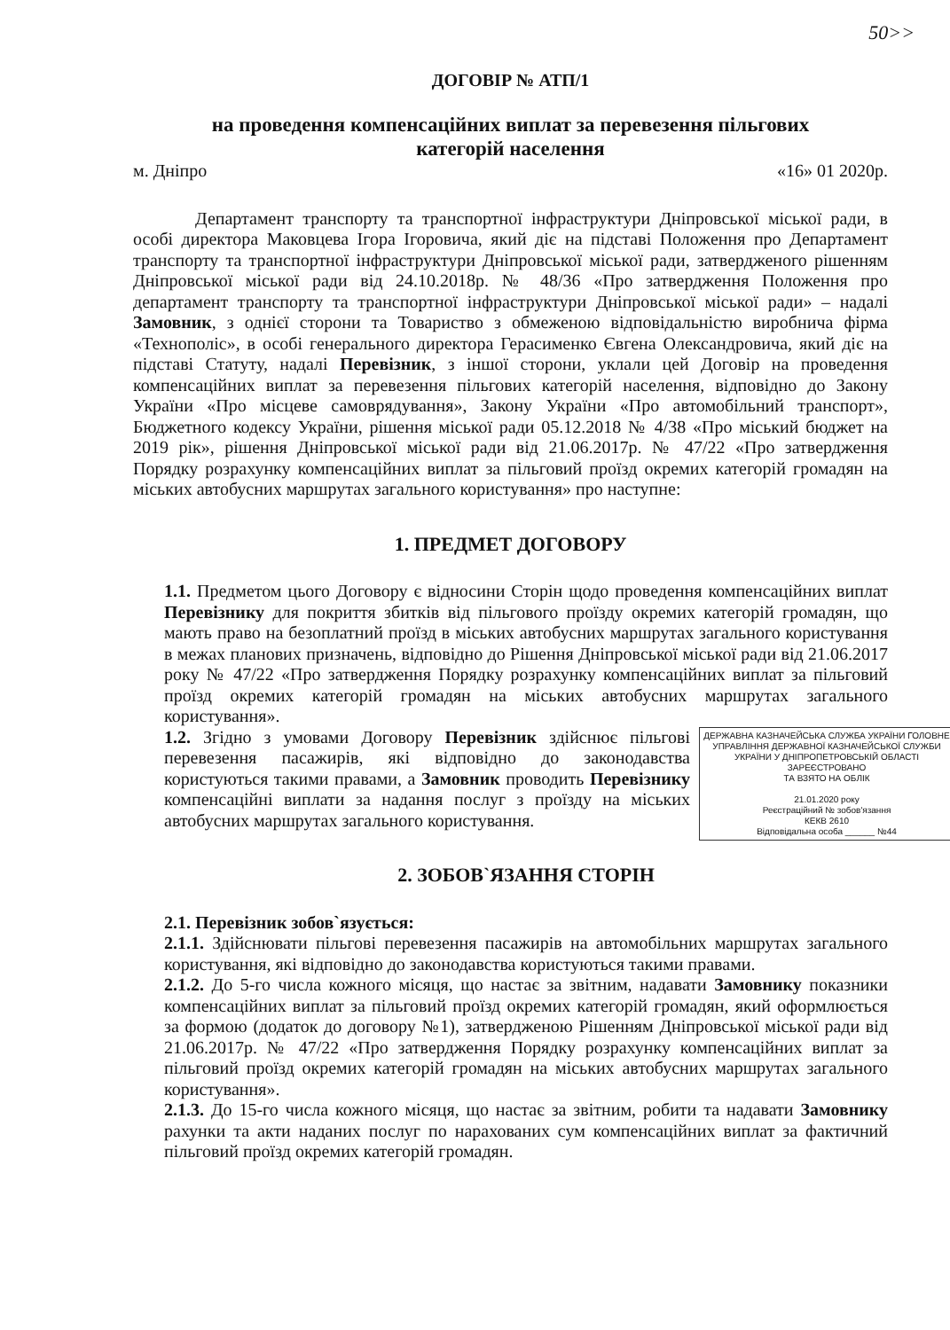50>>
ДОГОВІР № АТП/1
на проведення компенсаційних виплат за перевезення пільгових
категорій населення
м. Дніпро «16» 01 2020р.
Департамент транспорту та транспортної інфраструктури Дніпровської міської ради, в особі директора Маковцева Ігора Ігоровича, який діє на підставі Положення про Департамент транспорту та транспортної інфраструктури Дніпровської міської ради, затвердженого рішенням Дніпровської міської ради від 24.10.2018р. № 48/36 «Про затвердження Положення про департамент транспорту та транспортної інфраструктури Дніпровської міської ради» – надалі Замовник, з однієї сторони та Товариство з обмеженою відповідальністю виробнича фірма «Технополіс», в особі генерального директора Герасименко Євгена Олександровича, який діє на підставі Статуту, надалі Перевізник, з іншої сторони, уклали цей Договір на проведення компенсаційних виплат за перевезення пільгових категорій населення, відповідно до Закону України «Про місцеве самоврядування», Закону України «Про автомобільний транспорт», Бюджетного кодексу України, рішення міської ради 05.12.2018 № 4/38 «Про міський бюджет на 2019 рік», рішення Дніпровської міської ради від 21.06.2017р. № 47/22 «Про затвердження Порядку розрахунку компенсаційних виплат за пільговий проїзд окремих категорій громадян на міських автобусних маршрутах загального користування» про наступне:
1. ПРЕДМЕТ ДОГОВОРУ
1.1. Предметом цього Договору є відносини Сторін щодо проведення компенсаційних виплат Перевізнику для покриття збитків від пільгового проїзду окремих категорій громадян, що мають право на безоплатний проїзд в міських автобусних маршрутах загального користування в межах планових призначень, відповідно до Рішення Дніпровської міської ради від 21.06.2017 року № 47/22 «Про затвердження Порядку розрахунку компенсаційних виплат за пільговий проїзд окремих категорій громадян на міських автобусних маршрутах загального користування».
ДЕРЖАВНА КАЗНАЧЕЙСЬКА СЛУЖБА УКРАЇНИ ГОЛОВНЕ УПРАВЛІННЯ ДЕРЖАВНОЇ КАЗНАЧЕЙСЬКОЇ СЛУЖБИ УКРАЇНИ У ДНІПРОПЕТРОВСЬКІЙ ОБЛАСТІ
ЗАРЕЄСТРОВАНО
ТА ВЗЯТО НА ОБЛІК
21.01.2020 року
Реєстраційний № зобов'язання
КЕКВ 2610
Відповідальна особа ______ №44
1.2. Згідно з умовами Договору Перевізник здійснює пільгові перевезення пасажирів, які відповідно до законодавства користуються такими правами, а Замовник проводить Перевізнику компенсаційні виплати за надання послуг з проїзду на міських автобусних маршрутах загального користування.
2. ЗОБОВ`ЯЗАННЯ СТОРІН
2.1. Перевізник зобов`язується:
2.1.1. Здійснювати пільгові перевезення пасажирів на автомобільних маршрутах загального користування, які відповідно до законодавства користуються такими правами.
2.1.2. До 5-го числа кожного місяця, що настає за звітним, надавати Замовнику показники компенсаційних виплат за пільговий проїзд окремих категорій громадян, який оформлюється за формою (додаток до договору №1), затвердженою Рішенням Дніпровської міської ради від 21.06.2017р. № 47/22 «Про затвердження Порядку розрахунку компенсаційних виплат за пільговий проїзд окремих категорій громадян на міських автобусних маршрутах загального користування».
2.1.3. До 15-го числа кожного місяця, що настає за звітним, робити та надавати Замовнику рахунки та акти наданих послуг по нарахованих сум компенсаційних виплат за фактичний пільговий проїзд окремих категорій громадян.